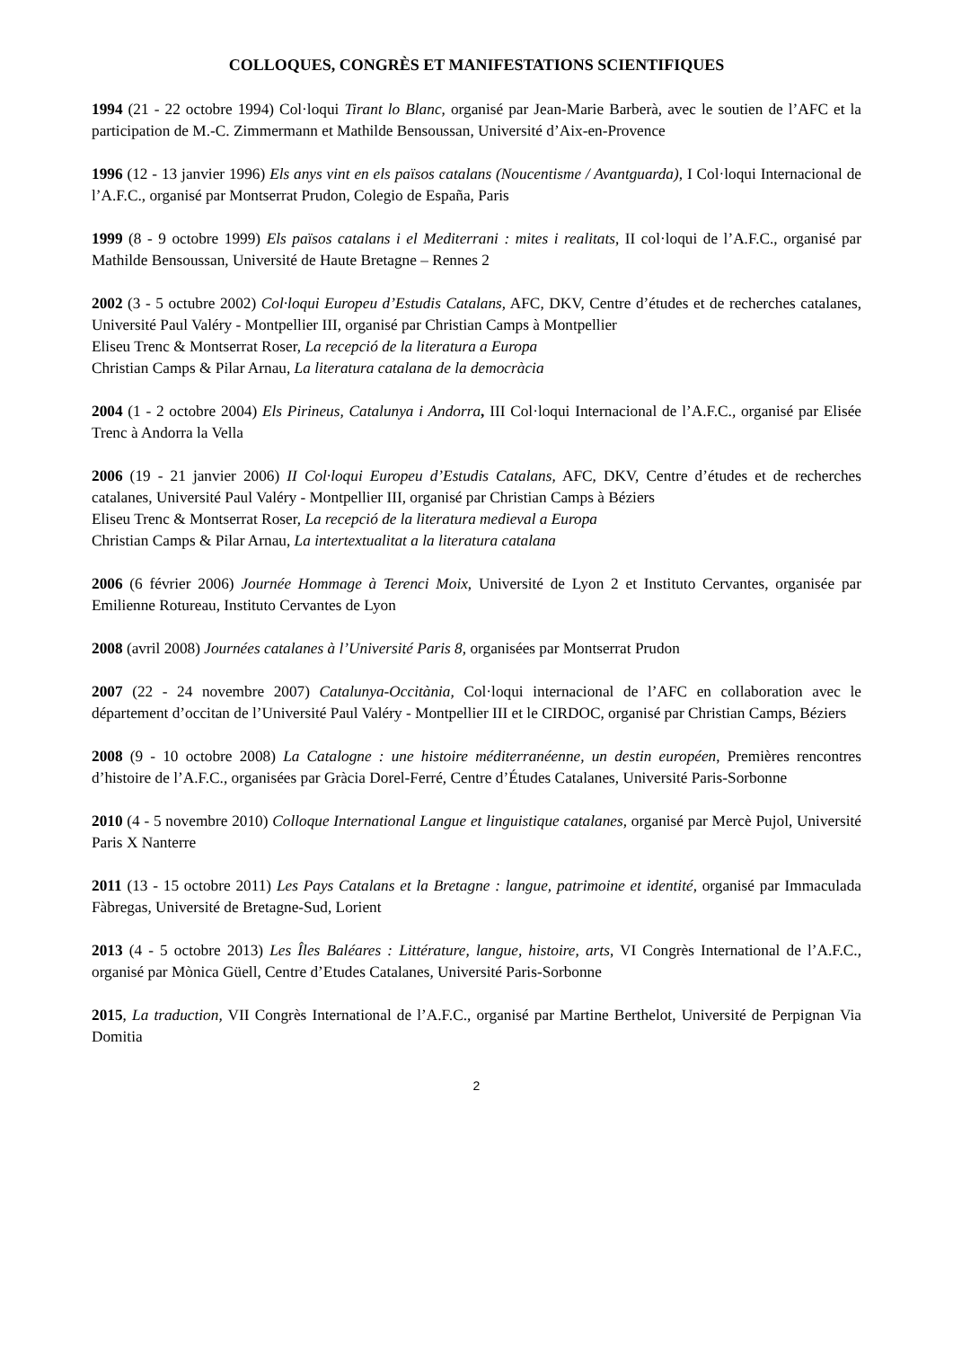COLLOQUES, CONGRÈS ET MANIFESTATIONS SCIENTIFIQUES
1994 (21 - 22 octobre 1994) Col·loqui Tirant lo Blanc, organisé par Jean-Marie Barberà, avec le soutien de l’AFC et la participation de M.-C. Zimmermann et Mathilde Bensoussan, Université d’Aix-en-Provence
1996 (12 - 13 janvier 1996) Els anys vint en els països catalans (Noucentisme / Avantguarda), I Col·loqui Internacional de l’A.F.C., organisé par Montserrat Prudon, Colegio de España, Paris
1999 (8 - 9 octobre 1999) Els països catalans i el Mediterrani : mites i realitats, II col·loqui de l’A.F.C., organisé par Mathilde Bensoussan, Université de Haute Bretagne – Rennes 2
2002 (3 - 5 octubre 2002) Col·loqui Europeu d’Estudis Catalans, AFC, DKV, Centre d’études et de recherches catalanes, Université Paul Valéry - Montpellier III, organisé par Christian Camps à Montpellier
Eliseu Trenc & Montserrat Roser, La recepció de la literatura a Europa
Christian Camps & Pilar Arnau, La literatura catalana de la democràcia
2004 (1 - 2 octobre 2004) Els Pirineus, Catalunya i Andorra, III Col·loqui Internacional de l’A.F.C., organisé par Elisée Trenc à Andorra la Vella
2006 (19 - 21 janvier 2006) II Col·loqui Europeu d’Estudis Catalans, AFC, DKV, Centre d’études et de recherches catalanes, Université Paul Valéry - Montpellier III, organisé par Christian Camps à Béziers
Eliseu Trenc & Montserrat Roser, La recepció de la literatura medieval a Europa
Christian Camps & Pilar Arnau, La intertextualitat a la literatura catalana
2006 (6 février 2006) Journée Hommage à Terenci Moix, Université de Lyon 2 et Instituto Cervantes, organisée par Emilienne Rotureau, Instituto Cervantes de Lyon
2008 (avril 2008) Journées catalanes à l’Université Paris 8, organisées par Montserrat Prudon
2007 (22 - 24 novembre 2007) Catalunya-Occitània, Col·loqui internacional de l’AFC en collaboration avec le département d’occitan de l’Université Paul Valéry - Montpellier III et le CIRDOC, organisé par Christian Camps, Béziers
2008 (9 - 10 octobre 2008) La Catalogne : une histoire méditerranéenne, un destin européen, Premières rencontres d’histoire de l’A.F.C., organisées par Gràcia Dorel-Ferré, Centre d’Études Catalanes, Université Paris-Sorbonne
2010 (4 - 5 novembre 2010) Colloque International Langue et linguistique catalanes, organisé par Mercè Pujol, Université Paris X Nanterre
2011 (13 - 15 octobre 2011) Les Pays Catalans et la Bretagne : langue, patrimoine et identité, organisé par Immaculada Fàbregas, Université de Bretagne-Sud, Lorient
2013 (4 - 5 octobre 2013) Les Îles Baléares : Littérature, langue, histoire, arts, VI Congrès International de l’A.F.C., organisé par Mònica Güell, Centre d’Etudes Catalanes, Université Paris-Sorbonne
2015, La traduction, VII Congrès International de l’A.F.C., organisé par Martine Berthelot, Université de Perpignan Via Domitia
2